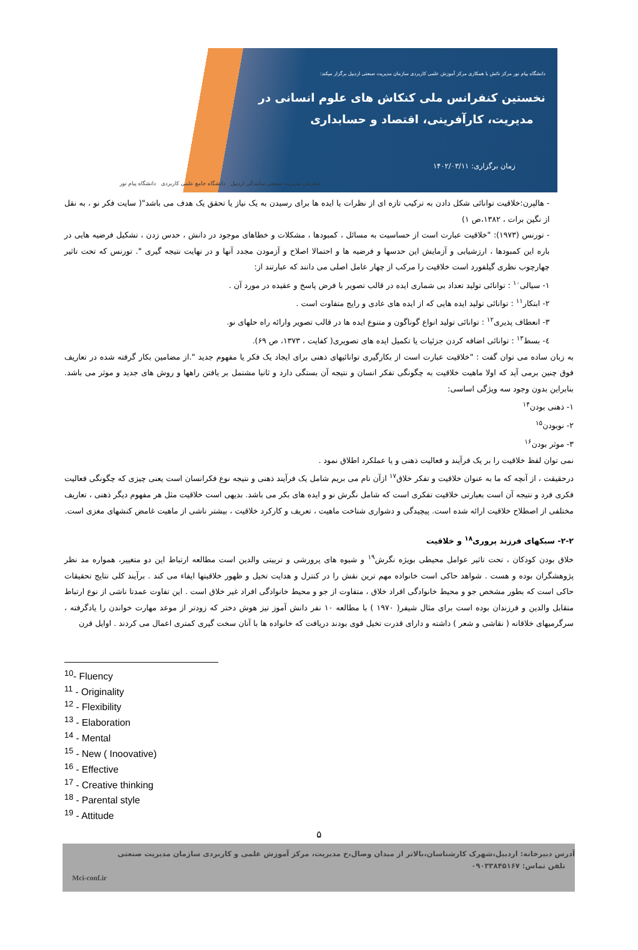دانشگاه پیام نور مرکز نائش با همکاری مرکز آموزش علمی کاربردی سازمان مدیریت صنعتی اردبیل برگزار میکند:
نخستین کنفرانس ملی کنکاش های علوم انسانی در
مدیریت، کارآفرینی، اقتصاد و حسابداری
زمان برگزاری: ۱۴۰۲/۰۳/۱۱
سازمان مدیریت صنعتی نمایندگی اردبیل دانشگاه جامع علمی کاربردی دانشگاه پیام نور
- هالپرن:خلاقیت توانائی شکل دادن به ترکیب تازه ای از نظرات یا ایده ها برای رسیدن به یک نیاز یا تحقق یک هدف می باشد"( سایت فکر نو ، به نقل از نگین برات ، ۱۳۸۲،ص ۱)
- تورنس (۱۹۷۳): "خلاقیت عبارت است از حساسیت به مسائل ، کمبودها ، مشکلات و خطاهای موجود در دانش ، حدس زدن ، تشکیل فرضیه هایی در باره این کمبودها ، ارزشیابی و آزمایش این حدسها و فرضیه ها و احتمالا اصلاح و آزمودن مجدد آنها و در نهایت نتیجه گیری ". تورنس که تحت تاثیر چهارچوب نظری گیلفورد است خلاقیت را مرکب از چهار عامل اصلی می دانند که عبارتند از:
۱- سیالی<sup>۱۰</sup> : توانائی تولید تعداد بی شماری ایده در قالب تصویر با فرض پاسخ و عقیده در مورد آن .
۲- ابتکار<sup>۱۱</sup> : توانائی تولید ایده هایی که از ایده های عادی و رایج متفاوت است .
۳- انعطاف پذیری<sup>۱۲</sup> : توانائی تولید انواع گوناگون و متنوع ایده ها در قالب تصویر وارائه راه حلهای نو.
٤- بسط<sup>۱۳</sup> : توانائی اضافه کردن جزئیات یا تکمیل ایده های تصویری( کفایت ، ۱۳۷۳، ص ۶۹).
به زبان ساده می توان گفت : "خلاقیت عبارت است از بکارگیری توانائیهای ذهنی برای ایجاد یک فکر یا مفهوم جدید ".از مضامین بکار گرفته شده در تعاریف فوق چنین برمی آید که اولا ماهیت خلاقیت به چگونگی تفکر انسان و نتیجه آن بستگی دارد و ثانیا مشتمل بر یافتن راهها و روش های جدید و موثر می باشد. بنابراین بدون وجود سه ویژگی اساسی:
۱- ذهنی بودن<sup>۱۴</sup>
۲- نوبودن<sup>۱۵</sup>
۳- موثر بودن<sup>۱۶</sup>
نمی توان لفظ خلاقیت را بر یک فرآیند و فعالیت ذهنی و یا عملکرد اطلاق نمود .
درحقیقت ، از آنچه که ما به عنوان خلاقیت و تفکر خلاق<sup>۱۷</sup> ازآن نام می بریم شامل یک فرآیند ذهنی و نتیجه نوع فکرانسان است یعنی چیزی که چگونگی فعالیت فکری فرد و نتیجه آن است بعبارتی خلاقیت تفکری است که شامل نگرش نو و ایده های بکر می باشد. بدیهی است خلاقیت مثل هر مفهوم دیگر ذهنی ، تعاریف مختلفی از اصطلاح خلاقیت ارائه شده است. پیچیدگی و دشواری شناخت ماهیت ، تعریف و کارکرد خلاقیت ، بیشتر ناشی از ماهیت غامض کنشهای مغزی است.
۲-۲- سبکهای فرزند پروری<sup>۱۸</sup> و خلاقیت
خلاق بودن کودکان ، تحت تاثیر عوامل محیطی بویژه نگرش<sup>۱۹</sup> و شیوه های پرورشی و تربیتی والدین است مطالعه ارتباط این دو متغییر، همواره مد نظر پژوهشگران بوده و هست . شواهد حاکی است خانواده مهم ترین نقش را در کنترل و هدایت تخیل و ظهور خلاقیتها ایفاء می کند . برآیند کلی نتایج تحقیقات حاکی است که بطور مشخص جو و محیط خانوادگی افراد خلاق ، متفاوت از جو و محیط خانوادگی افراد غیر خلاق است . این تفاوت عمدتا ناشی از نوع ارتباط متقابل والدین و فرزندان بوده است برای مثال شیفر( ۱۹۷۰ ) با مطالعه ۱۰ نفر دانش آموز تیز هوش دختر که زودتر از موعد مهارت خواندن را یادگرفته ، سرگرمیهای خلاقانه ( نقاشی و شعر ) داشته و دارای قدرت تخیل قوی بودند دریافت که خانواده ها با آنان سخت گیری کمتری اعمال می کردند . اوایل قرن
<sup>10</sup>- Fluency
<sup>11</sup> - Originality
<sup>12</sup> - Flexibility
<sup>13</sup> - Elaboration
<sup>14</sup> - Mental
<sup>15</sup> - New ( Inoovative)
<sup>16</sup> - Effective
<sup>17</sup> - Creative thinking
<sup>18</sup> - Parental style
<sup>19</sup> - Attitude
۵
آدرس دبیرخانه: اردبیل،شهرک کارشناسان،بالاتر از میدان وصال،خ مدیریت، مرکز آموزش علمی و کاربردی سازمان مدیریت صنعتی
تلفن تماس: ۰۹۰۳۳۸۴۵۱۶۷
Mci-conf.ir